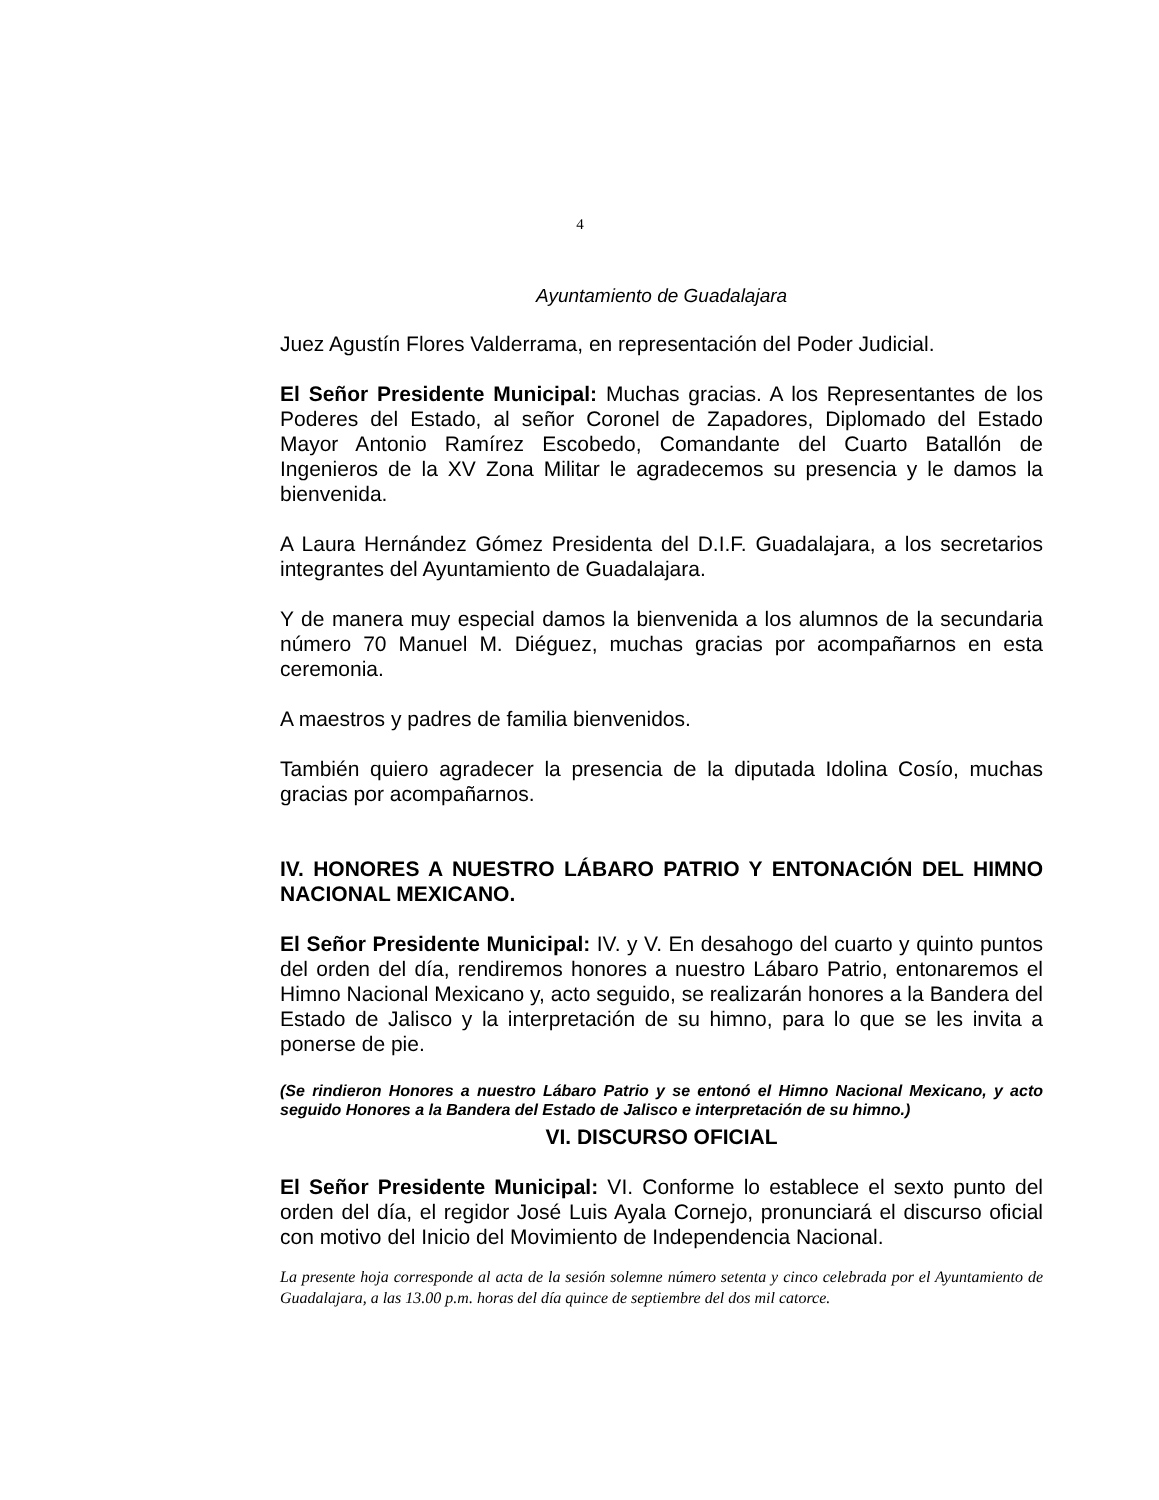4
Ayuntamiento de Guadalajara
Juez Agustín Flores Valderrama, en representación del Poder Judicial.
El Señor Presidente Municipal: Muchas gracias. A los Representantes de los Poderes del Estado, al señor Coronel de Zapadores, Diplomado del Estado Mayor Antonio Ramírez Escobedo, Comandante del Cuarto Batallón de Ingenieros de la XV Zona Militar le agradecemos su presencia y le damos la bienvenida.
A Laura Hernández Gómez Presidenta del D.I.F. Guadalajara, a los secretarios integrantes del Ayuntamiento de Guadalajara.
Y de manera muy especial damos la bienvenida a los alumnos de la secundaria número 70 Manuel M. Diéguez, muchas gracias por acompañarnos en esta ceremonia.
A maestros y padres de familia bienvenidos.
También quiero agradecer la presencia de la diputada Idolina Cosío, muchas gracias por acompañarnos.
IV. HONORES A NUESTRO LÁBARO PATRIO Y ENTONACIÓN DEL HIMNO NACIONAL MEXICANO.
El Señor Presidente Municipal: IV. y V. En desahogo del cuarto y quinto puntos del orden del día, rendiremos honores a nuestro Lábaro Patrio, entonaremos el Himno Nacional Mexicano y, acto seguido, se realizarán honores a la Bandera del Estado de Jalisco y la interpretación de su himno, para lo que se les invita a ponerse de pie.
(Se rindieron Honores a nuestro Lábaro Patrio y se entonó el Himno Nacional Mexicano, y acto seguido Honores a la Bandera del Estado de Jalisco e interpretación de su himno.)
VI. DISCURSO OFICIAL
El Señor Presidente Municipal: VI. Conforme lo establece el sexto punto del orden del día, el regidor José Luis Ayala Cornejo, pronunciará el discurso oficial con motivo del Inicio del Movimiento de Independencia Nacional.
La presente hoja corresponde al acta de la sesión solemne número setenta y cinco celebrada por el Ayuntamiento de Guadalajara, a las 13.00 p.m. horas del día quince de septiembre del dos mil catorce.